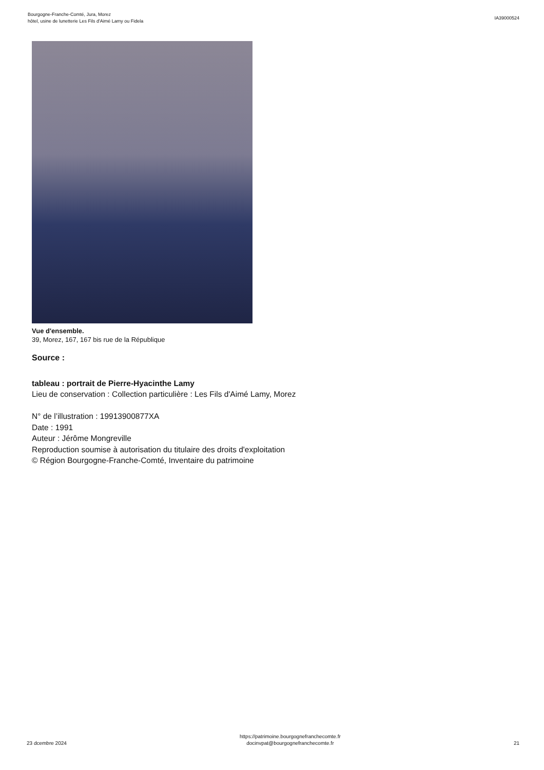Bourgogne-Franche-Comté, Jura, Morez
hôtel, usine de lunetterie Les Fils d'Aimé Lamy ou Fidela
IA39000524
Vue d'ensemble.
39, Morez, 167, 167 bis rue de la République
Source :
tableau : portrait de Pierre-Hyacinthe Lamy
Lieu de conservation : Collection particulière : Les Fils d'Aimé Lamy, Morez
N° de l’illustration : 19913900877XA
Date : 1991
Auteur : Jérôme Mongreville
Reproduction soumise à autorisation du titulaire des droits d'exploitation
© Région Bourgogne-Franche-Comté, Inventaire du patrimoine
23 dcembre 2024
https://patrimoine.bourgognefranchecomte.fr
docinvpat@bourgognefranchecomte.fr
21